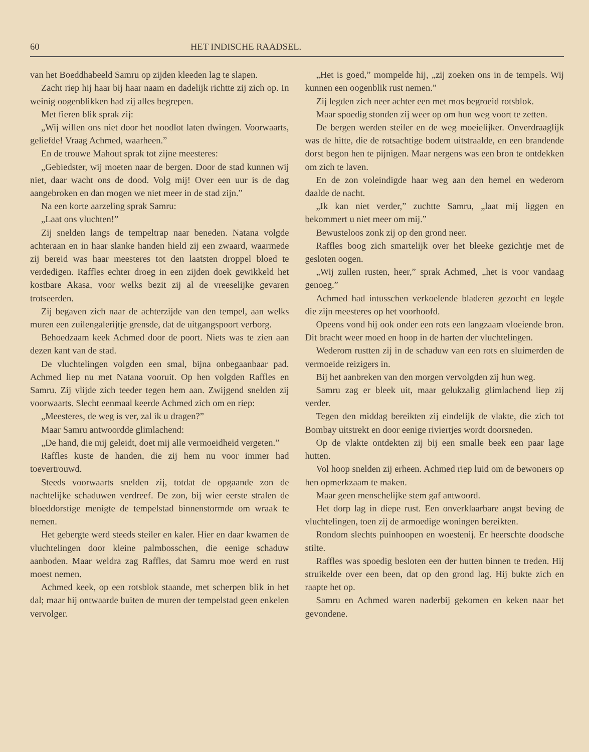60 HET INDISCHE RAADSEL.
van het Boeddhabeeld Samru op zijden kleeden lag te slapen.
Zacht riep hij haar bij haar naam en dadelijk richtte zij zich op. In weinig oogenblikken had zij alles begrepen.
Met fieren blik sprak zij:
„Wij willen ons niet door het noodlot laten dwingen. Voorwaarts, geliefde! Vraag Achmed, waarheen.”
En de trouwe Mahout sprak tot zijne meesteres:
„Gebiedster, wij moeten naar de bergen. Door de stad kunnen wij niet, daar wacht ons de dood. Volg mij! Over een uur is de dag aangebroken en dan mogen we niet meer in de stad zijn.”
Na een korte aarzeling sprak Samru:
„Laat ons vluchten!”
Zij snelden langs de tempeltrap naar beneden. Natana volgde achteraan en in haar slanke handen hield zij een zwaard, waarmede zij bereid was haar meesteres tot den laatsten droppel bloed te verdedigen. Raffles echter droeg in een zijden doek gewikkeld het kostbare Akasa, voor welks bezit zij al de vreeselijke gevaren trotseerden.
Zij begaven zich naar de achterzijde van den tempel, aan welks muren een zuilengalerijtje grensde, dat de uitgangspoort verborg.
Behoedzaam keek Achmed door de poort. Niets was te zien aan dezen kant van de stad.
De vluchtelingen volgden een smal, bijna onbegaanbaar pad. Achmed liep nu met Natana vooruit. Op hen volgden Raffles en Samru. Zij vlijde zich teeder tegen hem aan. Zwijgend snelden zij voorwaarts. Slecht eenmaal keerde Achmed zich om en riep:
„Meesteres, de weg is ver, zal ik u dragen?”
Maar Samru antwoordde glimlachend:
„De hand, die mij geleidt, doet mij alle vermoeidheid vergeten.”
Raffles kuste de handen, die zij hem nu voor immer had toevertrouwd.
Steeds voorwaarts snelden zij, totdat de opgaande zon de nachtelijke schaduwen verdreef. De zon, bij wier eerste stralen de bloeddorstige menigte de tempelstad binnenstormde om wraak te nemen.
Het gebergte werd steeds steiler en kaler. Hier en daar kwamen de vluchtelingen door kleine palmbosschen, die eenige schaduw aanboden. Maar weldra zag Raffles, dat Samru moe werd en rust moest nemen.
Achmed keek, op een rotsblok staande, met scherpen blik in het dal; maar hij ontwaarde buiten de muren der tempelstad geen enkelen vervolger.
„Het is goed,” mompelde hij, „zij zoeken ons in de tempels. Wij kunnen een oogenblik rust nemen.”
Zij legden zich neer achter een met mos begroeid rotsblok.
Maar spoedig stonden zij weer op om hun weg voort te zetten.
De bergen werden steiler en de weg moeielijker. Onverdraaglijk was de hitte, die de rotsachtige bodem uitstraalde, en een brandende dorst begon hen te pijnigen. Maar nergens was een bron te ontdekken om zich te laven.
En de zon voleindigde haar weg aan den hemel en wederom daalde de nacht.
„Ik kan niet verder,” zuchtte Samru, „laat mij liggen en bekommert u niet meer om mij.”
Bewusteloos zonk zij op den grond neer.
Raffles boog zich smartelijk over het bleeke gezichtje met de gesloten oogen.
„Wij zullen rusten, heer,” sprak Achmed, „het is voor vandaag genoeg.”
Achmed had intusschen verkoelende bladeren gezocht en legde die zijn meesteres op het voorhoofd.
Opeens vond hij ook onder een rots een langzaam vloeiende bron. Dit bracht weer moed en hoop in de harten der vluchtelingen.
Wederom rustten zij in de schaduw van een rots en sluimerden de vermoeide reizigers in.
Bij het aanbreken van den morgen vervolgden zij hun weg.
Samru zag er bleek uit, maar gelukzalig glimlachend liep zij verder.
Tegen den middag bereikten zij eindelijk de vlakte, die zich tot Bombay uitstrekt en door eenige riviertjes wordt doorsneden.
Op de vlakte ontdekten zij bij een smalle beek een paar lage hutten.
Vol hoop snelden zij erheen. Achmed riep luid om de bewoners op hen opmerkzaam te maken.
Maar geen menschelijke stem gaf antwoord.
Het dorp lag in diepe rust. Een onverklaarbare angst beving de vluchtelingen, toen zij de armoedige woningen bereikten.
Rondom slechts puinhoopen en woestenij. Er heerschte doodsche stilte.
Raffles was spoedig besloten een der hutten binnen te treden. Hij struikelde over een been, dat op den grond lag. Hij bukte zich en raapte het op.
Samru en Achmed waren naderbij gekomen en keken naar het gevondene.